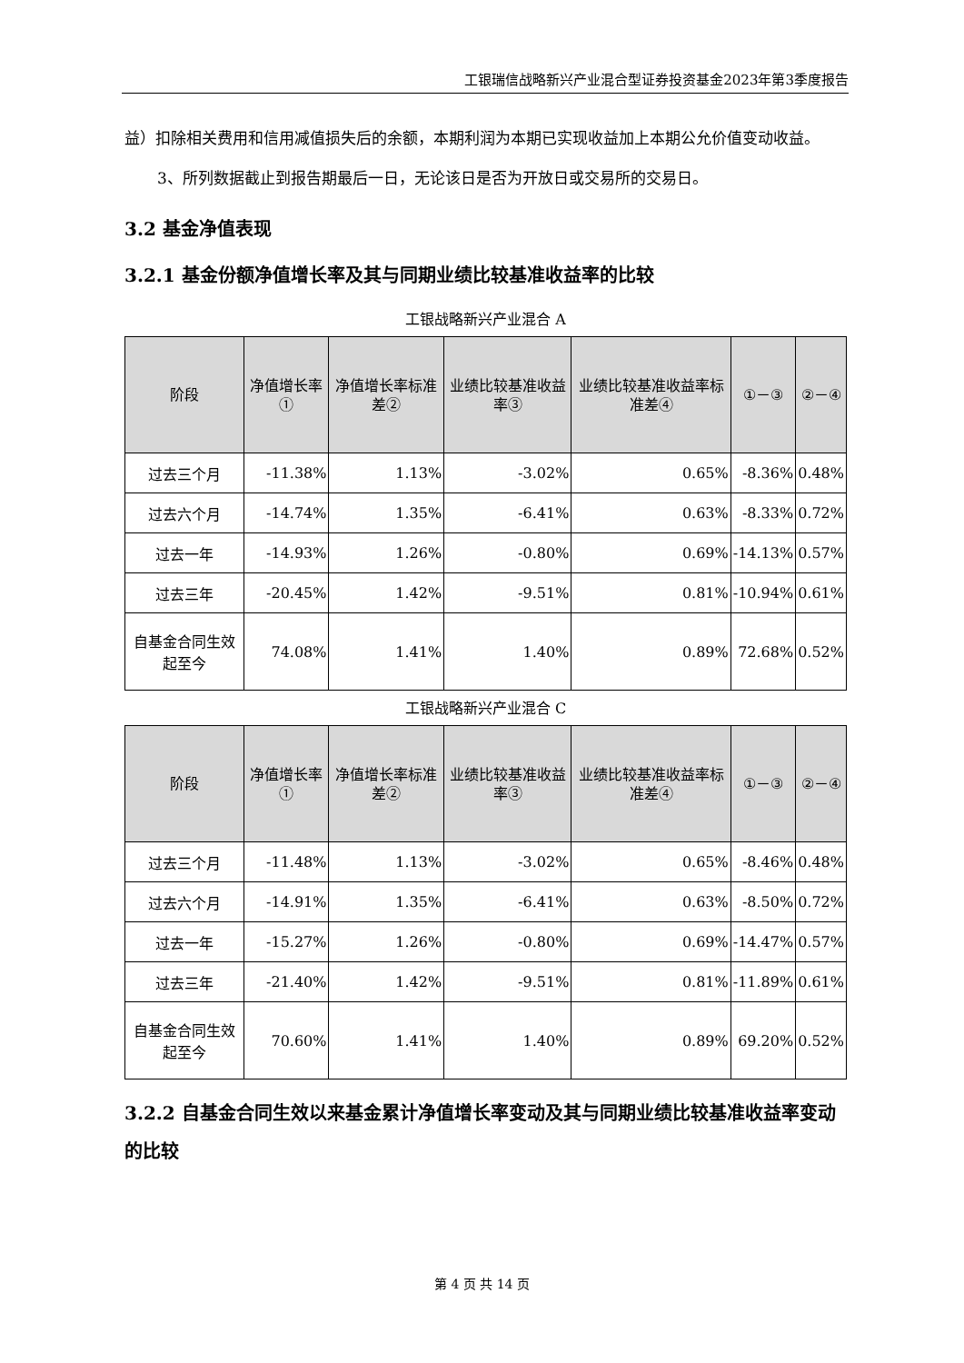工银瑞信战略新兴产业混合型证券投资基金2023年第3季度报告
益）扣除相关费用和信用减值损失后的余额，本期利润为本期已实现收益加上本期公允价值变动收益。
3、所列数据截止到报告期最后一日，无论该日是否为开放日或交易所的交易日。
3.2 基金净值表现
3.2.1 基金份额净值增长率及其与同期业绩比较基准收益率的比较
工银战略新兴产业混合 A
| 阶段 | 净值增长率① | 净值增长率标准差② | 业绩比较基准收益率③ | 业绩比较基准收益率标准差④ | ①－③ | ②－④ |
| --- | --- | --- | --- | --- | --- | --- |
| 过去三个月 | -11.38% | 1.13% | -3.02% | 0.65% | -8.36% | 0.48% |
| 过去六个月 | -14.74% | 1.35% | -6.41% | 0.63% | -8.33% | 0.72% |
| 过去一年 | -14.93% | 1.26% | -0.80% | 0.69% | -14.13% | 0.57% |
| 过去三年 | -20.45% | 1.42% | -9.51% | 0.81% | -10.94% | 0.61% |
| 自基金合同生效起至今 | 74.08% | 1.41% | 1.40% | 0.89% | 72.68% | 0.52% |
工银战略新兴产业混合 C
| 阶段 | 净值增长率① | 净值增长率标准差② | 业绩比较基准收益率③ | 业绩比较基准收益率标准差④ | ①－③ | ②－④ |
| --- | --- | --- | --- | --- | --- | --- |
| 过去三个月 | -11.48% | 1.13% | -3.02% | 0.65% | -8.46% | 0.48% |
| 过去六个月 | -14.91% | 1.35% | -6.41% | 0.63% | -8.50% | 0.72% |
| 过去一年 | -15.27% | 1.26% | -0.80% | 0.69% | -14.47% | 0.57% |
| 过去三年 | -21.40% | 1.42% | -9.51% | 0.81% | -11.89% | 0.61% |
| 自基金合同生效起至今 | 70.60% | 1.41% | 1.40% | 0.89% | 69.20% | 0.52% |
3.2.2 自基金合同生效以来基金累计净值增长率变动及其与同期业绩比较基准收益率变动的比较
第 4 页 共 14 页